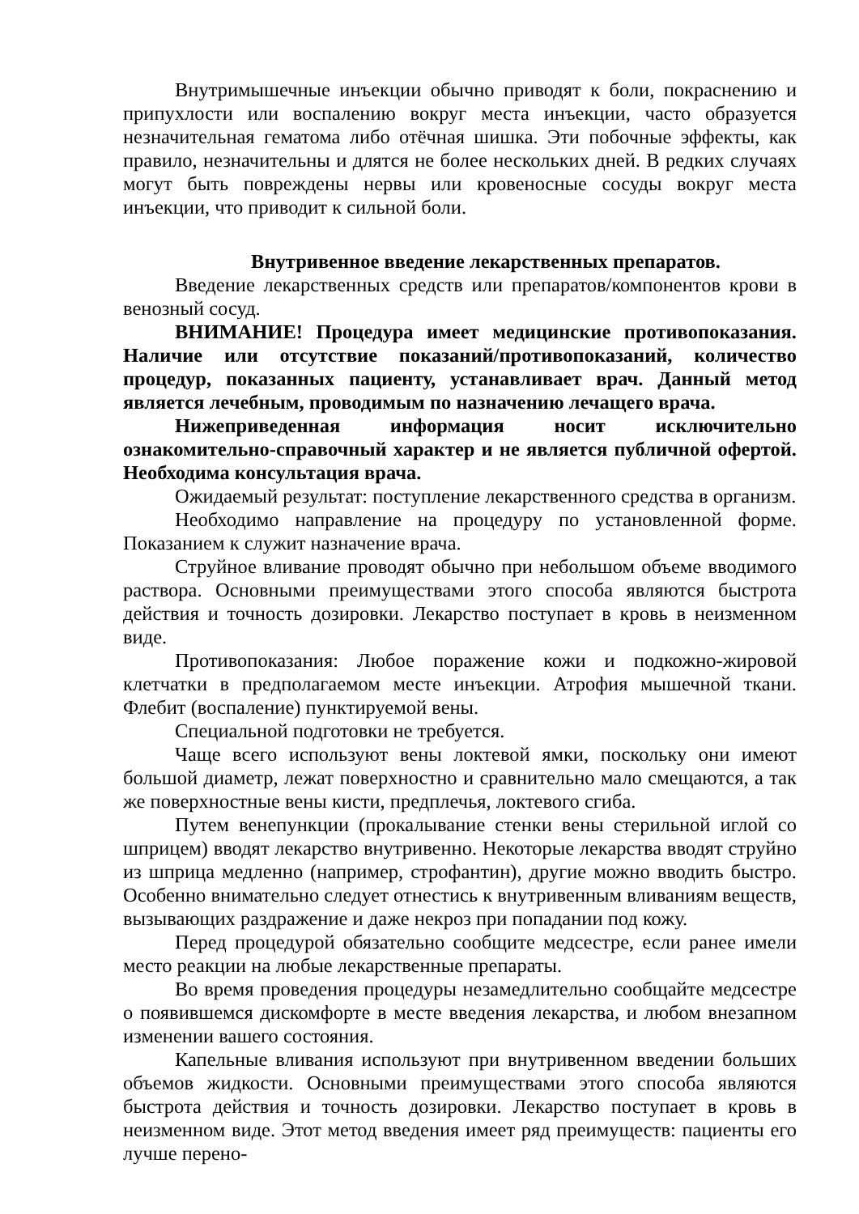Внутримышечные инъекции обычно приводят к боли, покраснению и припухлости или воспалению вокруг места инъекции, часто образуется незначительная гематома либо отёчная шишка. Эти побочные эффекты, как правило, незначительны и длятся не более нескольких дней. В редких случаях могут быть повреждены нервы или кровеносные сосуды вокруг места инъекции, что приводит к сильной боли.
Внутривенное введение лекарственных препаратов.
Введение лекарственных средств или препаратов/компонентов крови в венозный сосуд.
ВНИМАНИЕ! Процедура имеет медицинские противопоказания. Наличие или отсутствие показаний/противопоказаний, количество процедур, показанных пациенту, устанавливает врач. Данный метод является лечебным, проводимым по назначению лечащего врача.
Нижеприведенная информация носит исключительно ознакомительно-справочный характер и не является публичной офертой. Необходима консультация врача.
Ожидаемый результат: поступление лекарственного средства в организм.
Необходимо направление на процедуру по установленной форме. Показанием к служит назначение врача.
Струйное вливание проводят обычно при небольшом объеме вводимого раствора. Основными преимуществами этого способа являются быстрота действия и точность дозировки. Лекарство поступает в кровь в неизменном виде.
Противопоказания: Любое поражение кожи и подкожно-жировой клетчатки в предполагаемом месте инъекции. Атрофия мышечной ткани. Флебит (воспаление) пунктируемой вены.
Специальной подготовки не требуется.
Чаще всего используют вены локтевой ямки, поскольку они имеют большой диаметр, лежат поверхностно и сравнительно мало смещаются, а так же поверхностные вены кисти, предплечья, локтевого сгиба.
Путем венепункции (прокалывание стенки вены стерильной иглой со шприцем) вводят лекарство внутривенно. Некоторые лекарства вводят струйно из шприца медленно (например, строфантин), другие можно вводить быстро. Особенно внимательно следует отнестись к внутривенным вливаниям веществ, вызывающих раздражение и даже некроз при попадании под кожу.
Перед процедурой обязательно сообщите медсестре, если ранее имели место реакции на любые лекарственные препараты.
Во время проведения процедуры незамедлительно сообщайте медсестре о появившемся дискомфорте в месте введения лекарства, и любом внезапном изменении вашего состояния.
Капельные вливания используют при внутривенном введении больших объемов жидкости. Основными преимуществами этого способа являются быстрота действия и точность дозировки. Лекарство поступает в кровь в неизменном виде. Этот метод введения имеет ряд преимуществ: пациенты его лучше перено-